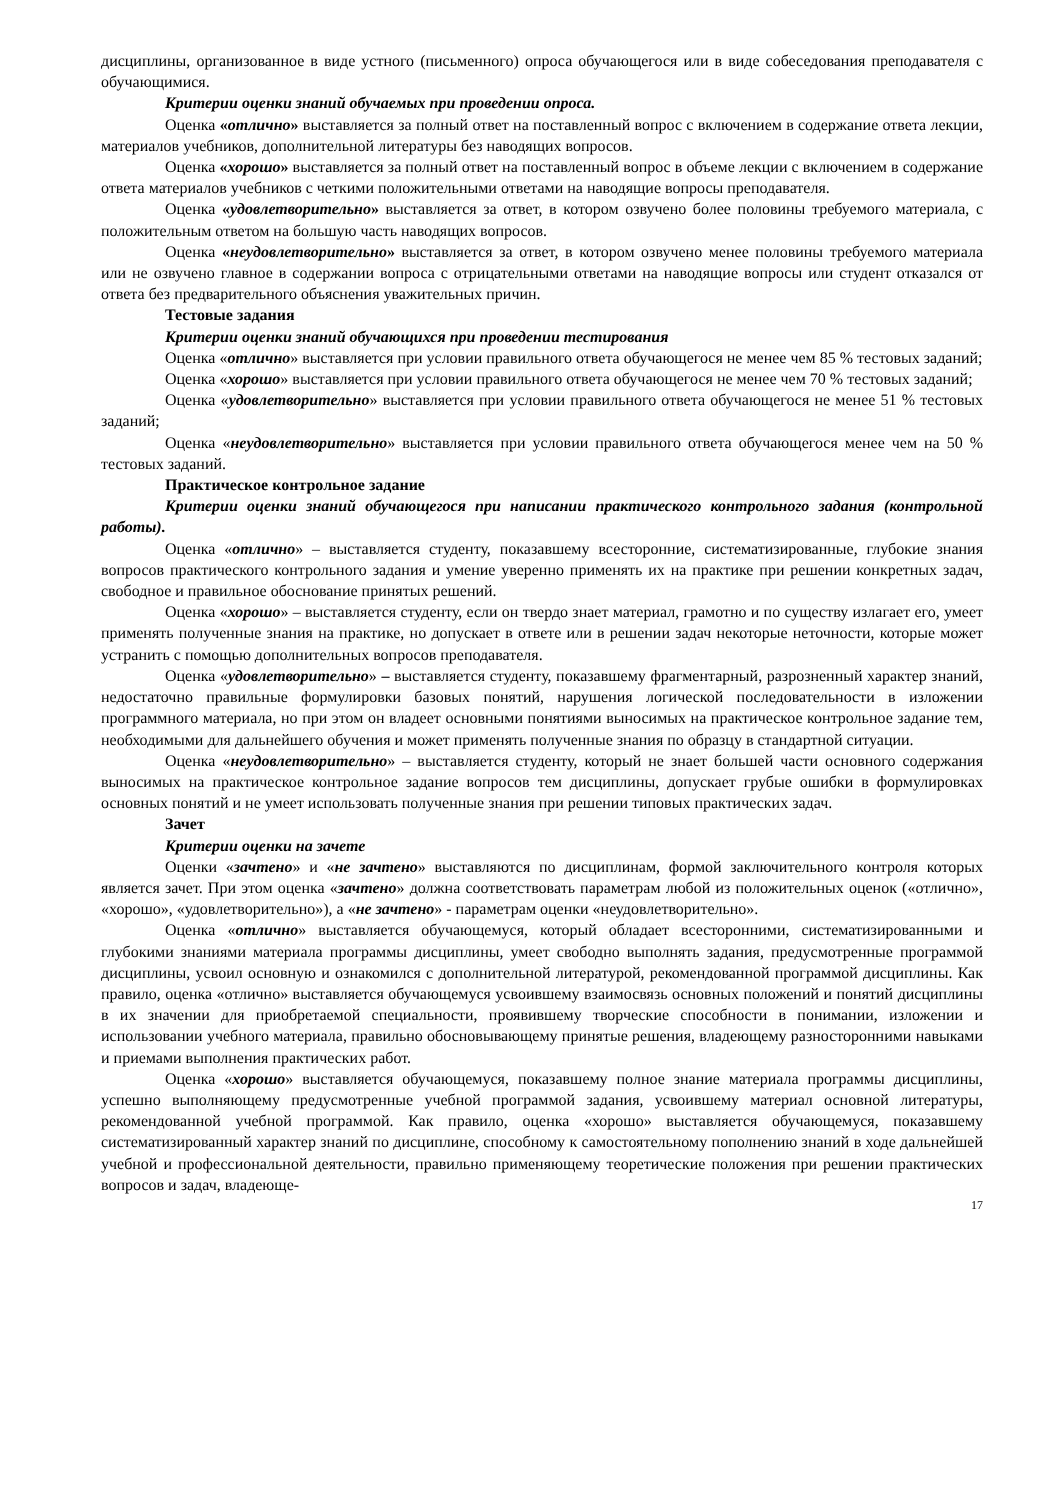дисциплины, организованное в виде устного (письменного) опроса обучающегося или в виде собеседования преподавателя с обучающимися.
Критерии оценки знаний обучаемых при проведении опроса.
Оценка «отлично» выставляется за полный ответ на поставленный вопрос с включением в содержание ответа лекции, материалов учебников, дополнительной литературы без наводящих вопросов.
Оценка «хорошо» выставляется за полный ответ на поставленный вопрос в объеме лекции с включением в содержание ответа материалов учебников с четкими положительными ответами на наводящие вопросы преподавателя.
Оценка «удовлетворительно» выставляется за ответ, в котором озвучено более половины требуемого материала, с положительным ответом на большую часть наводящих вопросов.
Оценка «неудовлетворительно» выставляется за ответ, в котором озвучено менее половины требуемого материала или не озвучено главное в содержании вопроса с отрицательными ответами на наводящие вопросы или студент отказался от ответа без предварительного объяснения уважительных причин.
Тестовые задания
Критерии оценки знаний обучающихся при проведении тестирования
Оценка «отлично» выставляется при условии правильного ответа обучающегося не менее чем 85 % тестовых заданий;
Оценка «хорошо» выставляется при условии правильного ответа обучающегося не менее чем 70 % тестовых заданий;
Оценка «удовлетворительно» выставляется при условии правильного ответа обучающегося не менее 51 % тестовых заданий;
Оценка «неудовлетворительно» выставляется при условии правильного ответа обучающегося менее чем на 50 % тестовых заданий.
Практическое контрольное задание
Критерии оценки знаний обучающегося при написании практического контрольного задания (контрольной работы).
Оценка «отлично» – выставляется студенту, показавшему всесторонние, систематизированные, глубокие знания вопросов практического контрольного задания и умение уверенно применять их на практике при решении конкретных задач, свободное и правильное обоснование принятых решений.
Оценка «хорошо» – выставляется студенту, если он твердо знает материал, грамотно и по существу излагает его, умеет применять полученные знания на практике, но допускает в ответе или в решении задач некоторые неточности, которые может устранить с помощью дополнительных вопросов преподавателя.
Оценка «удовлетворительно» – выставляется студенту, показавшему фрагментарный, разрозненный характер знаний, недостаточно правильные формулировки базовых понятий, нарушения логической последовательности в изложении программного материала, но при этом он владеет основными понятиями выносимых на практическое контрольное задание тем, необходимыми для дальнейшего обучения и может применять полученные знания по образцу в стандартной ситуации.
Оценка «неудовлетворительно» – выставляется студенту, который не знает большей части основного содержания выносимых на практическое контрольное задание вопросов тем дисциплины, допускает грубые ошибки в формулировках основных понятий и не умеет использовать полученные знания при решении типовых практических задач.
Зачет
Критерии оценки на зачете
Оценки «зачтено» и «не зачтено» выставляются по дисциплинам, формой заключительного контроля которых является зачет. При этом оценка «зачтено» должна соответствовать параметрам любой из положительных оценок («отлично», «хорошо», «удовлетворительно»), а «не зачтено» - параметрам оценки «неудовлетворительно».
Оценка «отлично» выставляется обучающемуся, который обладает всесторонними, систематизированными и глубокими знаниями материала программы дисциплины, умеет свободно выполнять задания, предусмотренные программой дисциплины, усвоил основную и ознакомился с дополнительной литературой, рекомендованной программой дисциплины. Как правило, оценка «отлично» выставляется обучающемуся усвоившему взаимосвязь основных положений и понятий дисциплины в их значении для приобретаемой специальности, проявившему творческие способности в понимании, изложении и использовании учебного материала, правильно обосновывающему принятые решения, владеющему разносторонними навыками и приемами выполнения практических работ.
Оценка «хорошо» выставляется обучающемуся, показавшему полное знание материала программы дисциплины, успешно выполняющему предусмотренные учебной программой задания, усвоившему материал основной литературы, рекомендованной учебной программой. Как правило, оценка «хорошо» выставляется обучающемуся, показавшему систематизированный характер знаний по дисциплине, способному к самостоятельному пополнению знаний в ходе дальнейшей учебной и профессиональной деятельности, правильно применяющему теоретические положения при решении практических вопросов и задач, владеюще-
17